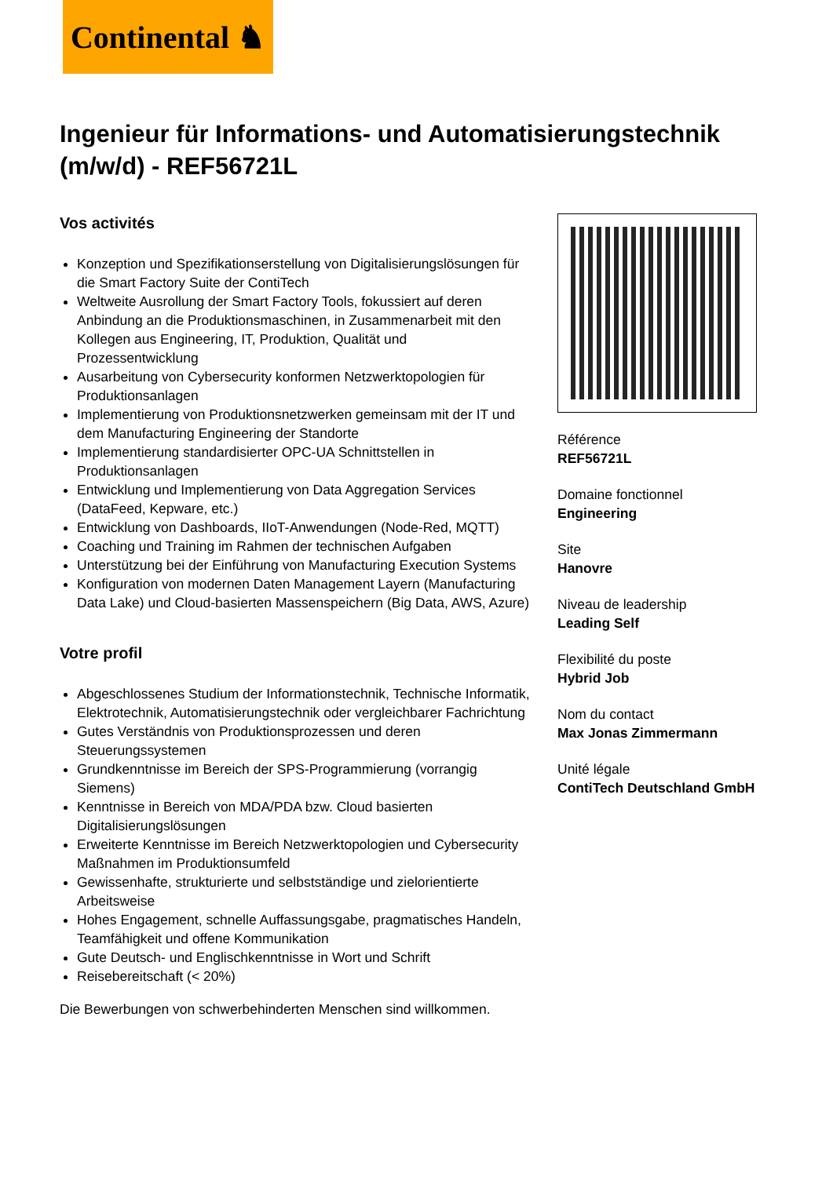Continental ♞
Ingenieur für Informations- und Automatisierungstechnik (m/w/d) - REF56721L
Vos activités
Konzeption und Spezifikationserstellung von Digitalisierungslösungen für die Smart Factory Suite der ContiTech
Weltweite Ausrollung der Smart Factory Tools, fokussiert auf deren Anbindung an die Produktionsmaschinen, in Zusammenarbeit mit den Kollegen aus Engineering, IT, Produktion, Qualität und Prozessentwicklung
Ausarbeitung von Cybersecurity konformen Netzwerktopologien für Produktionsanlagen
Implementierung von Produktionsnetzwerken gemeinsam mit der IT und dem Manufacturing Engineering der Standorte
Implementierung standardisierter OPC-UA Schnittstellen in Produktionsanlagen
Entwicklung und Implementierung von Data Aggregation Services (DataFeed, Kepware, etc.)
Entwicklung von Dashboards, IIoT-Anwendungen (Node-Red, MQTT)
Coaching und Training im Rahmen der technischen Aufgaben
Unterstützung bei der Einführung von Manufacturing Execution Systems
Konfiguration von modernen Daten Management Layern (Manufacturing Data Lake) und Cloud-basierten Massenspeichern (Big Data, AWS, Azure)
Votre profil
Abgeschlossenes Studium der Informationstechnik, Technische Informatik, Elektrotechnik, Automatisierungstechnik oder vergleichbarer Fachrichtung
Gutes Verständnis von Produktionsprozessen und deren Steuerungssystemen
Grundkenntnisse im Bereich der SPS-Programmierung (vorrangig Siemens)
Kenntnisse in Bereich von MDA/PDA bzw. Cloud basierten Digitalisierungslösungen
Erweiterte Kenntnisse im Bereich Netzwerktopologien und Cybersecurity Maßnahmen im Produktionsumfeld
Gewissenhafte, strukturierte und selbstständige und zielorientierte Arbeitsweise
Hohes Engagement, schnelle Auffassungsgabe, pragmatisches Handeln, Teamfähigkeit und offene Kommunikation
Gute Deutsch- und Englischkenntnisse in Wort und Schrift
Reisebereitschaft (< 20%)
Die Bewerbungen von schwerbehinderten Menschen sind willkommen.
Référence
REF56721L
Domaine fonctionnel
Engineering
Site
Hanovre
Niveau de leadership
Leading Self
Flexibilité du poste
Hybrid Job
Nom du contact
Max Jonas Zimmermann
Unité légale
ContiTech Deutschland GmbH